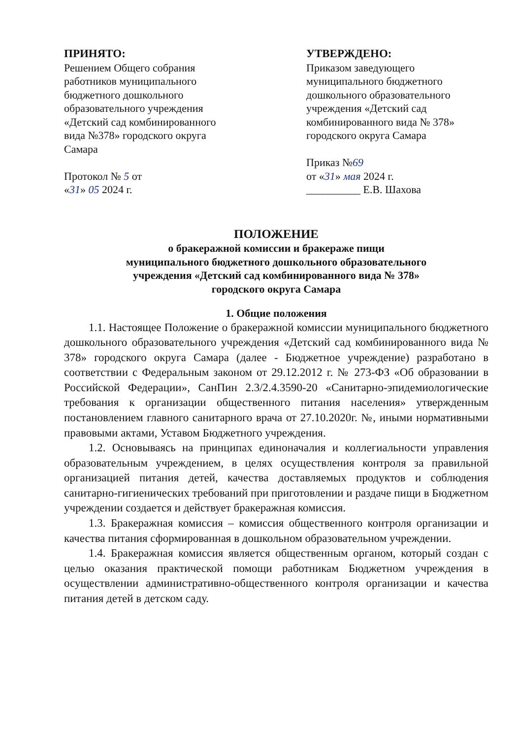ПРИНЯТО:
Решением Общего собрания работников муниципального бюджетного дошкольного образовательного учреждения «Детский сад комбинированного вида №378» городского округа Самара
Протокол № 5 от
«31» 05 2024 г.
УТВЕРЖДЕНО:
Приказом заведующего муниципального бюджетного дошкольного образовательного учреждения «Детский сад комбинированного вида № 378» городского округа Самара
Приказ №69
от «31» мая 2024 г.
__________ Е.В. Шахова
ПОЛОЖЕНИЕ
о бракеражной комиссии и бракераже пищи
муниципального бюджетного дошкольного образовательного
учреждения «Детский сад комбинированного вида № 378»
городского округа Самара
1. Общие положения
1.1. Настоящее Положение о бракеражной комиссии муниципального бюджетного дошкольного образовательного учреждения «Детский сад комбинированного вида № 378» городского округа Самара (далее - Бюджетное учреждение) разработано в соответствии с Федеральным законом от 29.12.2012 г. № 273-ФЗ «Об образовании в Российской Федерации», СанПин 2.3/2.4.3590-20 «Санитарно-эпидемиологические требования к организации общественного питания населения» утвержденным постановлением главного санитарного врача от 27.10.2020г. №, иными нормативными правовыми актами, Уставом Бюджетного учреждения.
1.2. Основываясь на принципах единоначалия и коллегиальности управления образовательным учреждением, в целях осуществления контроля за правильной организацией питания детей, качества доставляемых продуктов и соблюдения санитарно-гигиенических требований при приготовлении и раздаче пищи в Бюджетном учреждении создается и действует бракеражная комиссия.
1.3. Бракеражная комиссия – комиссия общественного контроля организации и качества питания сформированная в дошкольном образовательном учреждении.
1.4. Бракеражная комиссия является общественным органом, который создан с целью оказания практической помощи работникам Бюджетном учреждения в осуществлении административно-общественного контроля организации и качества питания детей в детском саду.